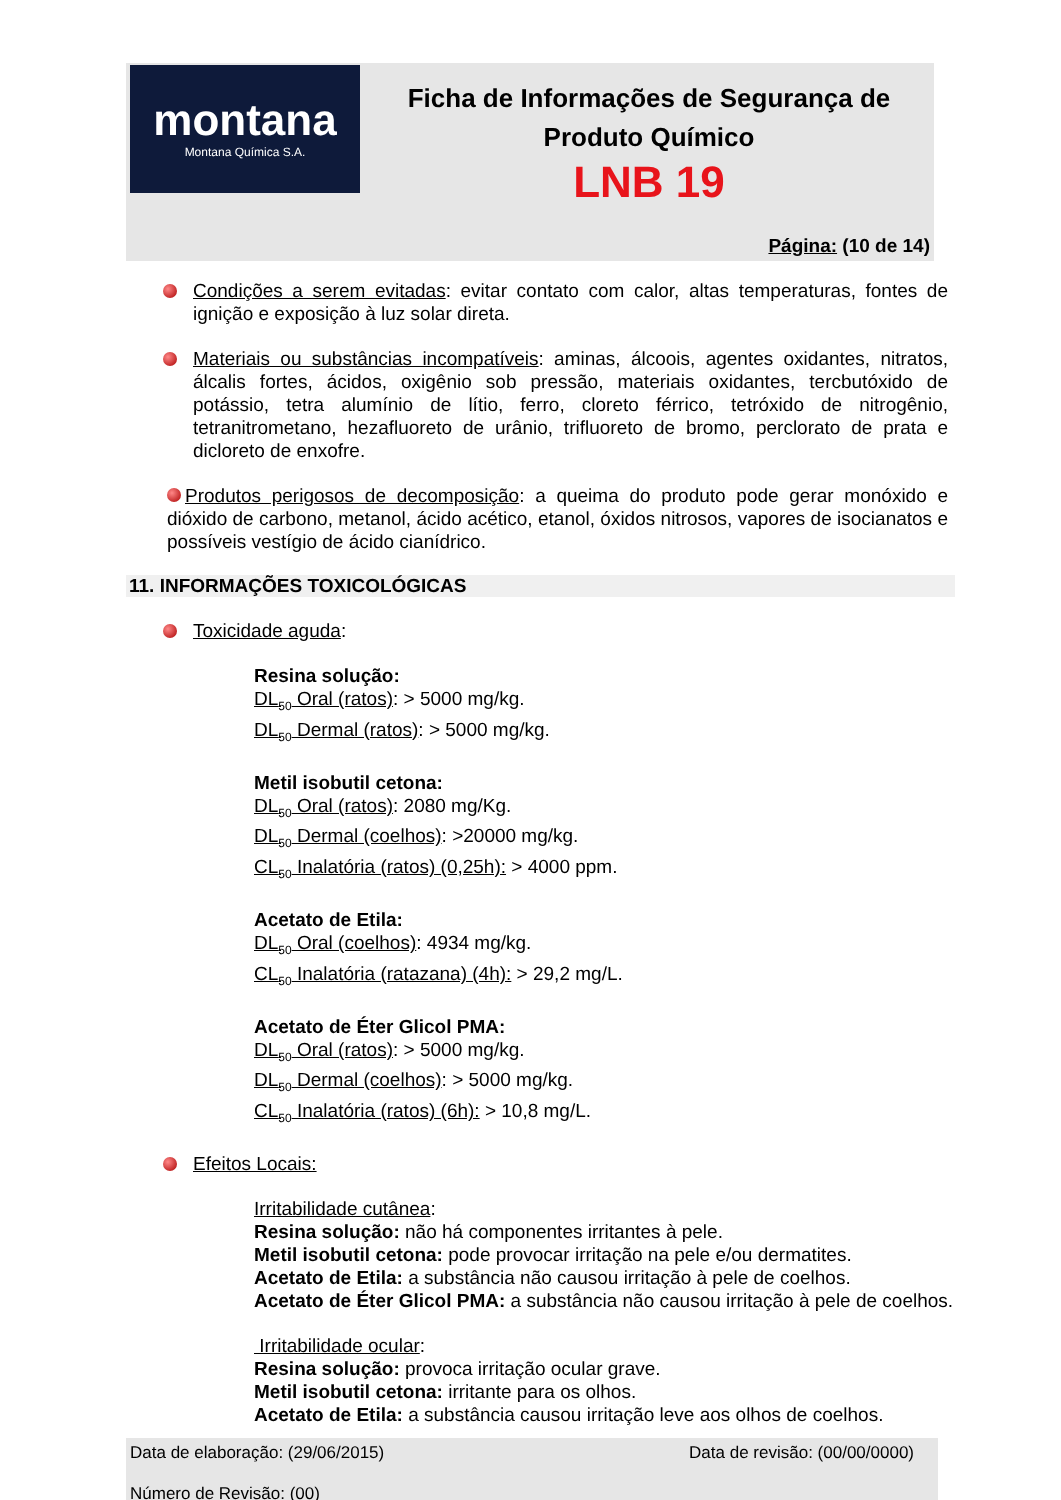montana
Montana Química S.A.
Ficha de Informações de Segurança de
Produto Químico
LNB 19
Página: (10 de 14)
Condições a serem evitadas: evitar contato com calor, altas temperaturas, fontes de ignição e exposição à luz solar direta.
Materiais ou substâncias incompatíveis: aminas, álcoois, agentes oxidantes, nitratos, álcalis fortes, ácidos, oxigênio sob pressão, materiais oxidantes, tercbutóxido de potássio, tetra alumínio de lítio, ferro, cloreto férrico, tetróxido de nitrogênio, tetranitrometano, hezafluoreto de urânio, trifluoreto de bromo, perclorato de prata e dicloreto de enxofre.
Produtos perigosos de decomposição: a queima do produto pode gerar monóxido e dióxido de carbono, metanol, ácido acético, etanol, óxidos nitrosos, vapores de isocianatos e possíveis vestígio de ácido cianídrico.
11. INFORMAÇÕES TOXICOLÓGICAS
Toxicidade aguda:
Resina solução:
DL<sub>50</sub> Oral (ratos): > 5000 mg/kg.
DL<sub>50</sub> Dermal (ratos): > 5000 mg/kg.
Metil isobutil cetona:
DL<sub>50</sub> Oral (ratos): 2080 mg/Kg.
DL<sub>50</sub> Dermal (coelhos): >20000 mg/kg.
CL<sub>50</sub> Inalatória (ratos) (0,25h): > 4000 ppm.
Acetato de Etila:
DL<sub>50</sub> Oral (coelhos): 4934 mg/kg.
CL<sub>50</sub> Inalatória (ratazana) (4h): > 29,2 mg/L.
Acetato de Éter Glicol PMA:
DL<sub>50</sub> Oral (ratos): > 5000 mg/kg.
DL<sub>50</sub> Dermal (coelhos): > 5000 mg/kg.
CL<sub>50</sub> Inalatória (ratos) (6h): > 10,8 mg/L.
Efeitos Locais:
Irritabilidade cutânea:
Resina solução: não há componentes irritantes à pele.
Metil isobutil cetona: pode provocar irritação na pele e/ou dermatites.
Acetato de Etila: a substância não causou irritação à pele de coelhos.
Acetato de Éter Glicol PMA: a substância não causou irritação à pele de coelhos.
Irritabilidade ocular:
Resina solução: provoca irritação ocular grave.
Metil isobutil cetona: irritante para os olhos.
Acetato de Etila: a substância causou irritação leve aos olhos de coelhos.
Data de elaboração: (29/06/2015) Data de revisão: (00/00/0000)
Número de Revisão: (00)